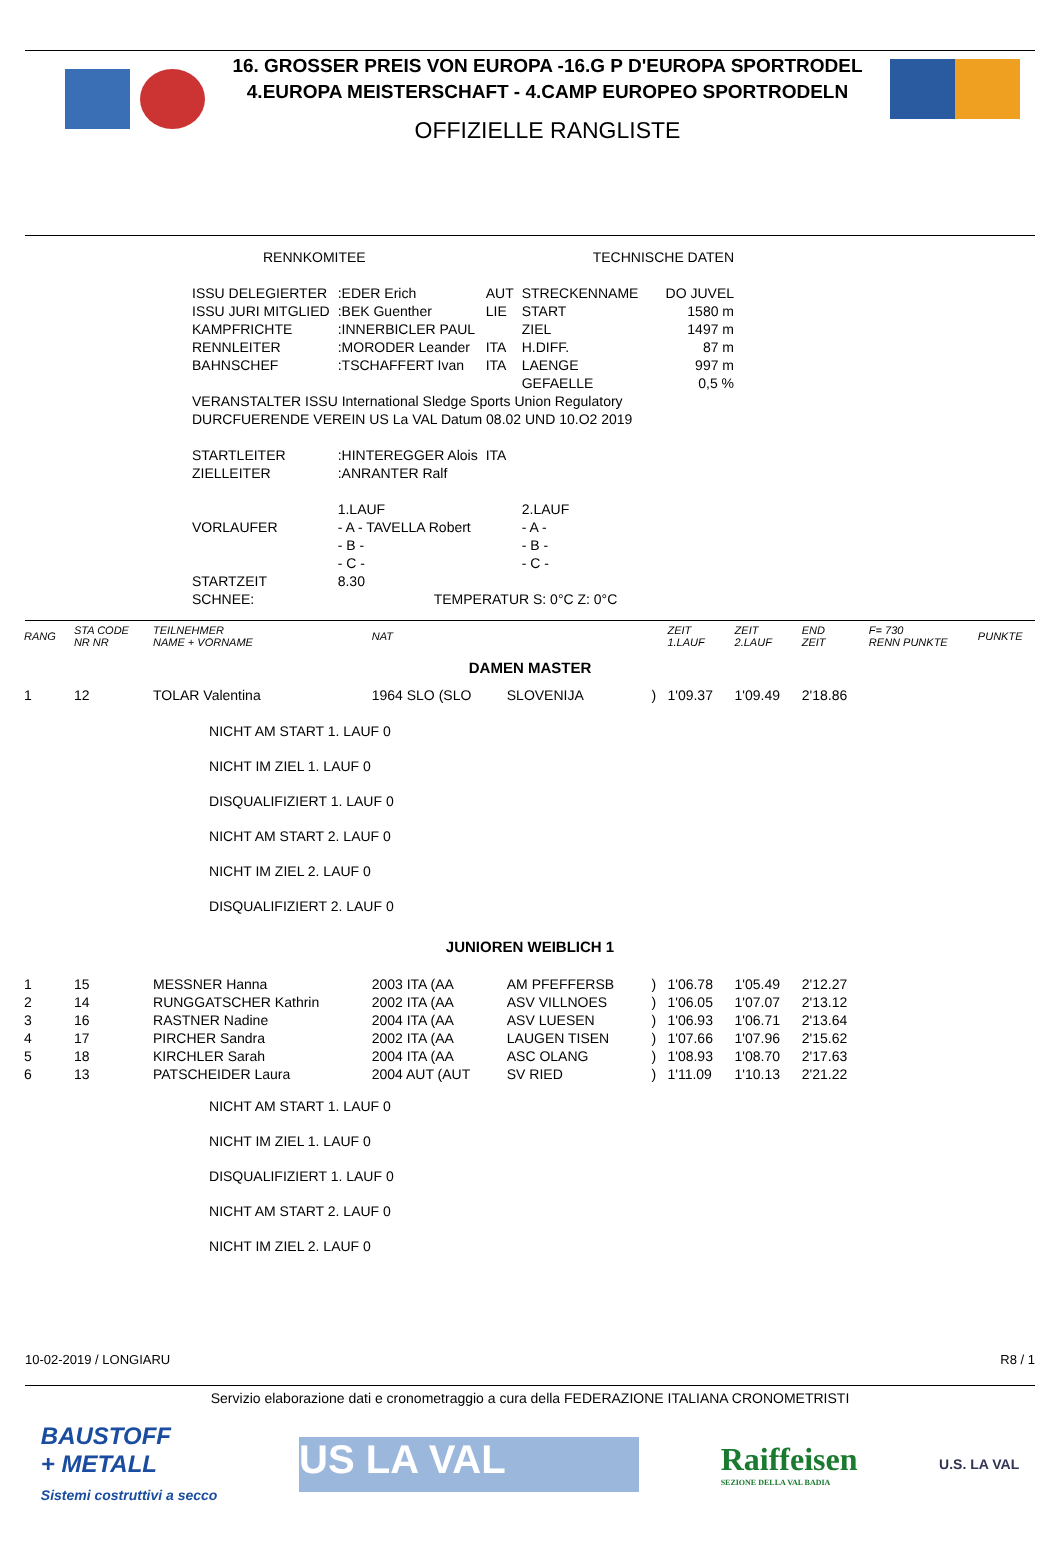16. GROSSER PREIS VON EUROPA -16.G P D'EUROPA SPORTRODEL
4.EUROPA MEISTERSCHAFT - 4.CAMP EUROPEO SPORTRODELN
OFFIZIELLE RANGLISTE
| RENNKOMITEE | | | TECHNISCHE DATEN | |
| ISSU DELEGIERTER | :EDER Erich | AUT | STRECKENNAME | DO JUVEL |
| ISSU JURI MITGLIED | :BEK Guenther | LIE | START | 1580 m |
| KAMPFRICHTE | :INNERBICLER PAUL | | ZIEL | 1497 m |
| RENNLEITER | :MORODER Leander | ITA | H.DIFF. | 87 m |
| BAHNSCHEF | :TSCHAFFERT Ivan | ITA | LAENGE | 997 m |
| | | | GEFAELLE | 0,5 % |
| VERANSTALTER ISSU International Sledge Sports Union Regulatory | | | | |
| DURCFUERENDE VEREIN US La VAL Datum 08.02 UND 10.O2 2019 | | | | |
| STARTLEITER | :HINTEREGGER Alois | ITA | | |
| ZIELLEITER | :ANRANTER Ralf | | | |
| | 1.LAUF | | 2.LAUF | |
| VORLAUFER | - A - TAVELLA Robert | | - A - | |
| | - B - | | - B - | |
| | - C - | | - C - | |
| STARTZEIT | 8.30 | | | |
| SCHNEE: | TEMPERATUR S: 0°C Z: 0°C | | | |
| RANG | STA CODE NR NR | TEILNEHMER NAME + VORNAME | NAT | | | ZEIT 1.LAUF | ZEIT 2.LAUF | END ZEIT | F= 730 RENN PUNKTE | PUNKTE |
| DAMEN MASTER | | | | | | | | | | |
| 1 | 12 | TOLAR Valentina | 1964 SLO (SLO | SLOVENIJA | ) | 1'09.37 | 1'09.49 | 2'18.86 | | |
| | | NICHT AM START 1. LAUF 0 NICHT IM ZIEL 1. LAUF 0 DISQUALIFIZIERT 1. LAUF 0 NICHT AM START 2. LAUF 0 NICHT IM ZIEL 2. LAUF 0 DISQUALIFIZIERT 2. LAUF 0 | | | | | | | | |
| JUNIOREN WEIBLICH 1 | | | | | | | | | | |
| 1 | 15 | MESSNER Hanna | 2003 ITA (AA | AM PFEFFERSB | ) | 1'06.78 | 1'05.49 | 2'12.27 | | |
| 2 | 14 | RUNGGATSCHER Kathrin | 2002 ITA (AA | ASV VILLNOES | ) | 1'06.05 | 1'07.07 | 2'13.12 | | |
| 3 | 16 | RASTNER Nadine | 2004 ITA (AA | ASV LUESEN | ) | 1'06.93 | 1'06.71 | 2'13.64 | | |
| 4 | 17 | PIRCHER Sandra | 2002 ITA (AA | LAUGEN TISEN | ) | 1'07.66 | 1'07.96 | 2'15.62 | | |
| 5 | 18 | KIRCHLER Sarah | 2004 ITA (AA | ASC OLANG | ) | 1'08.93 | 1'08.70 | 2'17.63 | | |
| 6 | 13 | PATSCHEIDER Laura | 2004 AUT (AUT | SV RIED | ) | 1'11.09 | 1'10.13 | 2'21.22 | | |
| | | NICHT AM START 1. LAUF 0 NICHT IM ZIEL 1. LAUF 0 DISQUALIFIZIERT 1. LAUF 0 NICHT AM START 2. LAUF 0 NICHT IM ZIEL 2. LAUF 0 | | | | | | | | |
10-02-2019 / LONGIARU R8 / 1
Servizio elaborazione dati e cronometraggio a cura della FEDERAZIONE ITALIANA CRONOMETRISTI
BAUSTOFF
+ METALL
Sistemi costruttivi a secco
US LA VAL
Raiffeisen
SEZIONE DELLA VAL BADIA
U.S. LA VAL